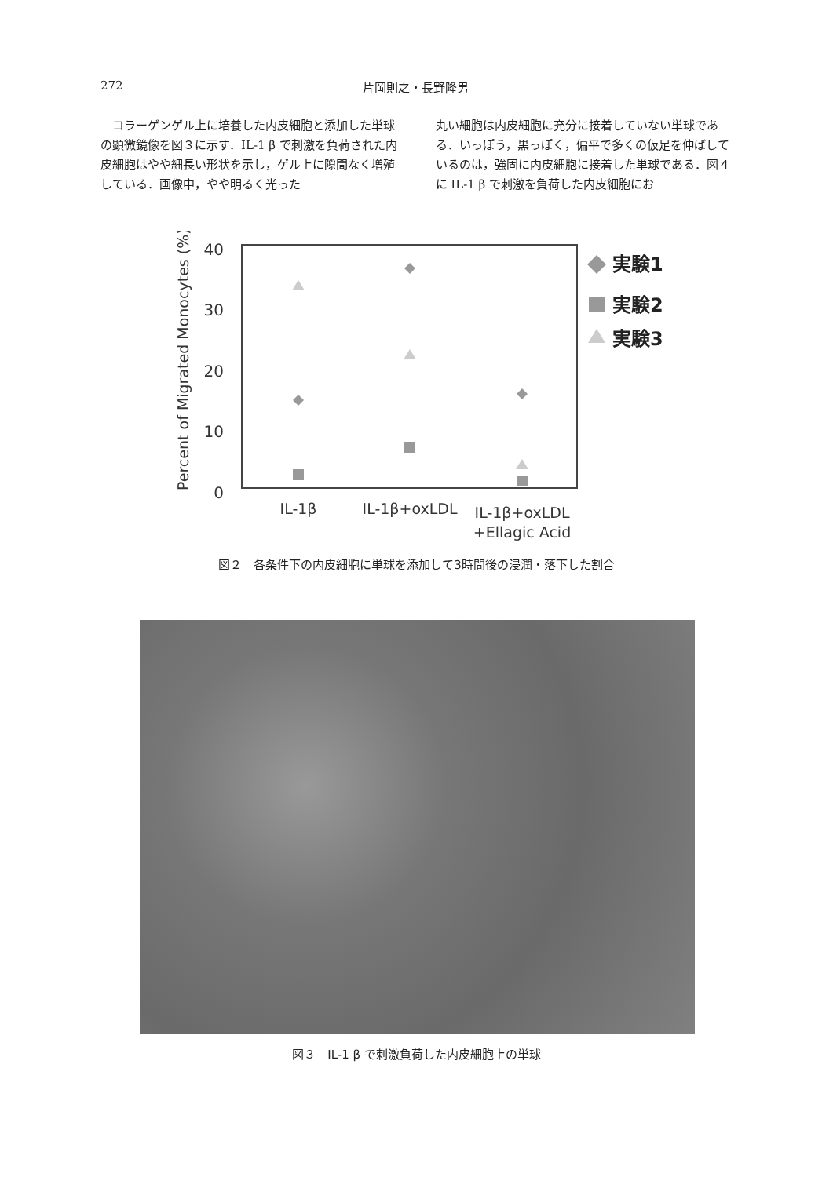272 片岡則之・長野隆男
　コラーゲンゲル上に培養した内皮細胞と添加した単球の顕微鏡像を図３に示す．IL-1 β で刺激を負荷された内皮細胞はやや細長い形状を示し，ゲル上に隙間なく増殖している．画像中，やや明るく光った
丸い細胞は内皮細胞に充分に接着していない単球である．いっぽう，黒っぽく，偏平で多くの仮足を伸ばしているのは，強固に内皮細胞に接着した単球である．図４に IL-1 β で刺激を負荷した内皮細胞にお
40
30
20
10
0
Percent of Migrated Monocytes (%)
IL-1β
IL-1β+oxLDL
IL-1β+oxLDL
+Ellagic Acid
実験1
実験2
実験3
図２　各条件下の内皮細胞に単球を添加して3時間後の浸潤・落下した割合
図３　IL-1 β で刺激負荷した内皮細胞上の単球